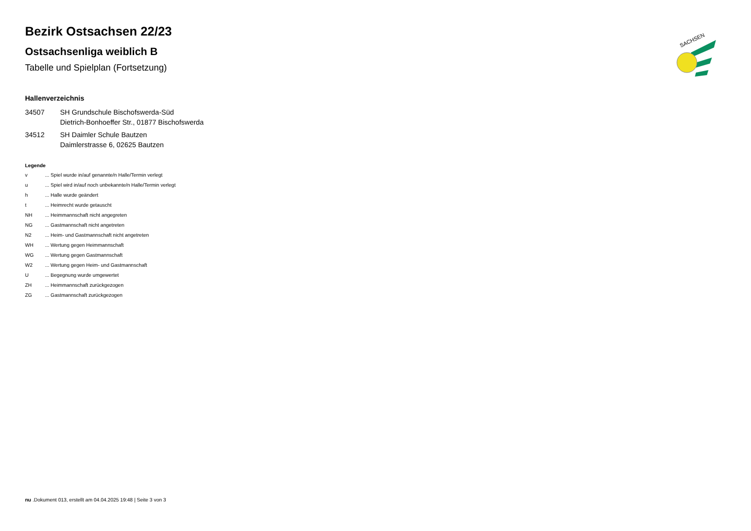SACHSEN
Bezirk Ostsachsen 22/23
Ostsachsenliga weiblich B
Tabelle und Spielplan (Fortsetzung)
Hallenverzeichnis
34507 SH Grundschule Bischofswerda-Süd
Dietrich-Bonhoeffer Str., 01877 Bischofswerda
34512 SH Daimler Schule Bautzen
Daimlerstrasse 6, 02625 Bautzen
Legende
v ... Spiel wurde in/auf genannte/n Halle/Termin verlegt
u ... Spiel wird in/auf noch unbekannte/n Halle/Termin verlegt
h ... Halle wurde geändert
t ... Heimrecht wurde getauscht
NH ... Heimmannschaft nicht angegreten
NG ... Gastmannschaft nicht angetreten
N2 ... Heim- und Gastmannschaft nicht angetreten
WH ... Wertung gegen Heimmannschaft
WG ... Wertung gegen Gastmannschaft
W2 ... Wertung gegen Heim- und Gastmannschaft
U ... Begegnung wurde umgewertet
ZH ... Heimmannschaft zurückgezogen
ZG ... Gastmannschaft zurückgezogen
nu .Dokument 013, erstellt am 04.04.2025 19:48 | Seite 3 von 3